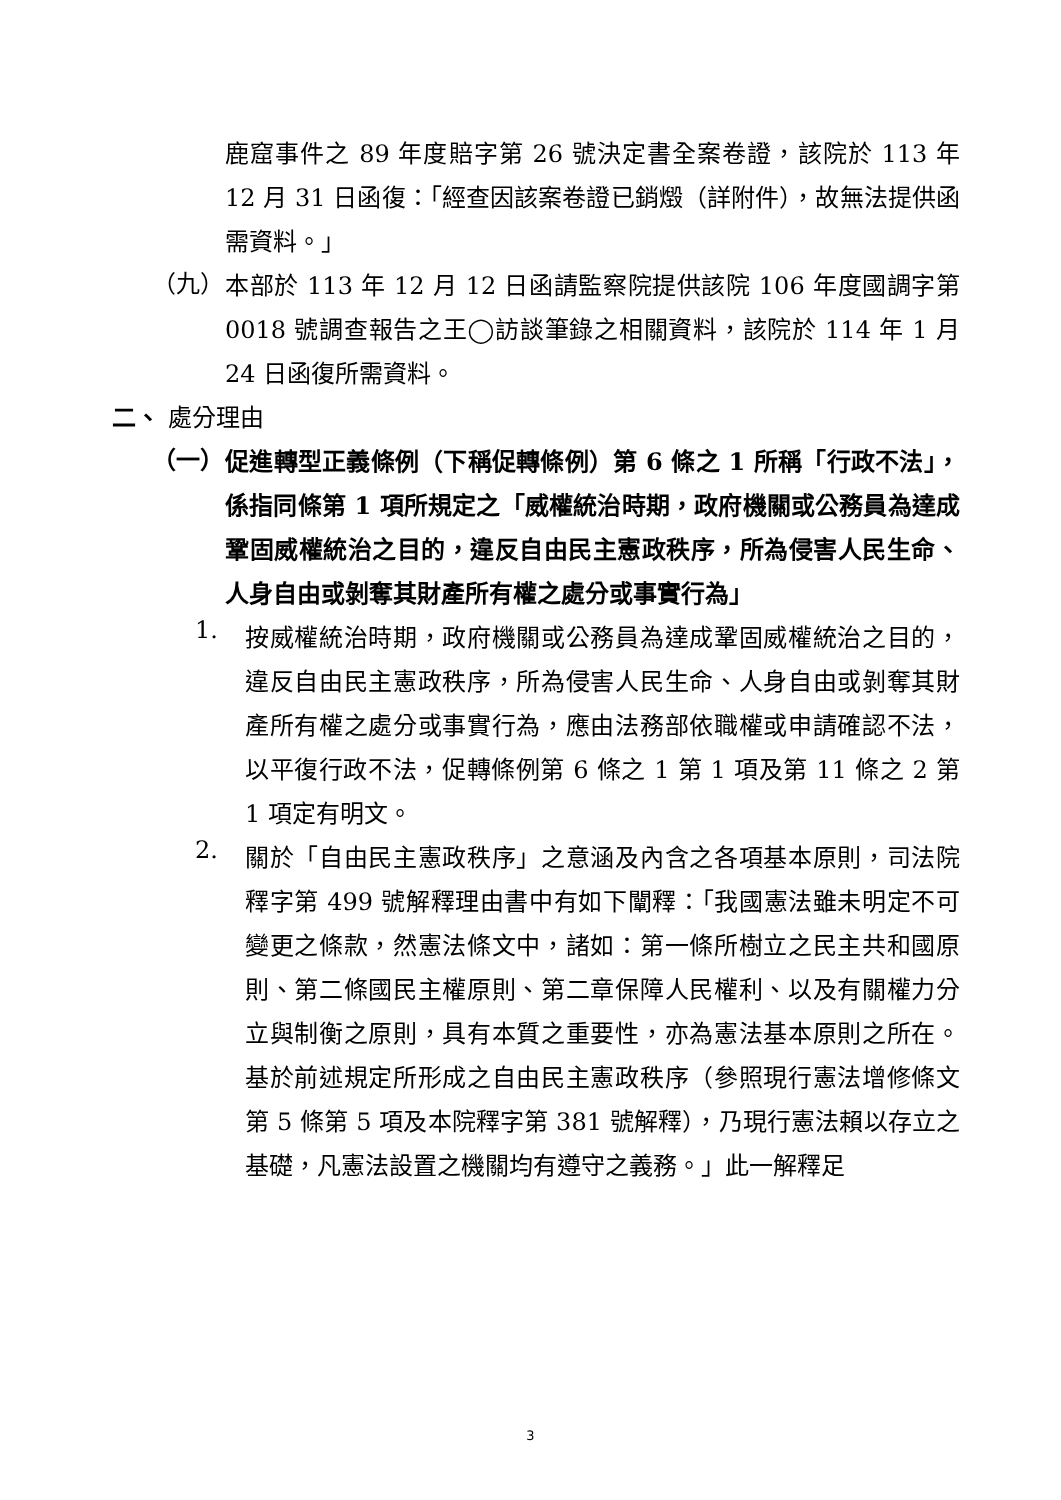鹿窟事件之 89 年度賠字第 26 號決定書全案卷證，該院於 113 年 12 月 31 日函復：「經查因該案卷證已銷燬（詳附件），故無法提供函需資料。」
（九）
本部於 113 年 12 月 12 日函請監察院提供該院 106 年度國調字第 0018 號調查報告之王◯訪談筆錄之相關資料，該院於 114 年 1 月 24 日函復所需資料。
二、 處分理由
（一）
促進轉型正義條例（下稱促轉條例）第 6 條之 1 所稱「行政不法」，係指同條第 1 項所規定之「威權統治時期，政府機關或公務員為達成鞏固威權統治之目的，違反自由民主憲政秩序，所為侵害人民生命、人身自由或剝奪其財產所有權之處分或事實行為」
1.
按威權統治時期，政府機關或公務員為達成鞏固威權統治之目的，違反自由民主憲政秩序，所為侵害人民生命、人身自由或剝奪其財產所有權之處分或事實行為，應由法務部依職權或申請確認不法，以平復行政不法，促轉條例第 6 條之 1 第 1 項及第 11 條之 2 第 1 項定有明文。
2.
關於「自由民主憲政秩序」之意涵及內含之各項基本原則，司法院釋字第 499 號解釋理由書中有如下闡釋：「我國憲法雖未明定不可變更之條款，然憲法條文中，諸如：第一條所樹立之民主共和國原則、第二條國民主權原則、第二章保障人民權利、以及有關權力分立與制衡之原則，具有本質之重要性，亦為憲法基本原則之所在。基於前述規定所形成之自由民主憲政秩序（參照現行憲法增修條文第 5 條第 5 項及本院釋字第 381 號解釋），乃現行憲法賴以存立之基礎，凡憲法設置之機關均有遵守之義務。」此一解釋足
3